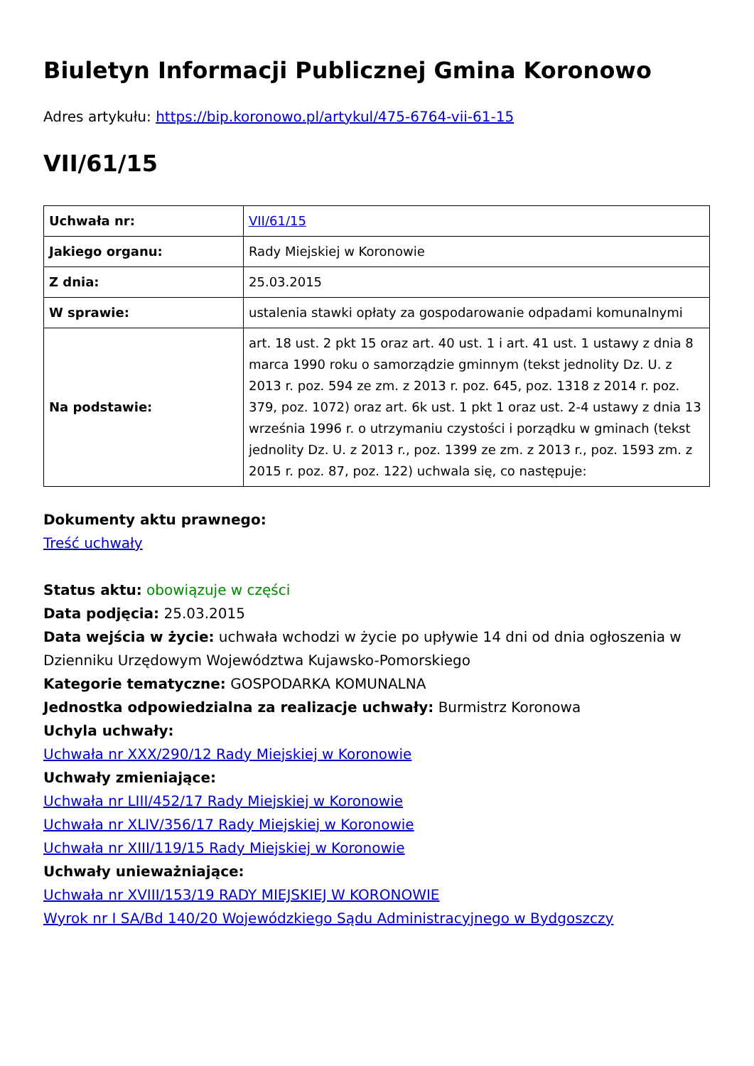Biuletyn Informacji Publicznej Gmina Koronowo
Adres artykułu: https://bip.koronowo.pl/artykul/475-6764-vii-61-15
VII/61/15
| Uchwała nr: | VII/61/15 |
| Jakiego organu: | Rady Miejskiej w Koronowie |
| Z dnia: | 25.03.2015 |
| W sprawie: | ustalenia stawki opłaty za gospodarowanie odpadami komunalnymi |
| Na podstawie: | art. 18 ust. 2 pkt 15 oraz art. 40 ust. 1 i art. 41 ust. 1 ustawy z dnia 8 marca 1990 roku o samorządzie gminnym (tekst jednolity Dz. U. z 2013 r. poz. 594 ze zm. z 2013 r. poz. 645, poz. 1318 z 2014 r. poz. 379, poz. 1072) oraz art. 6k ust. 1 pkt 1 oraz ust. 2-4 ustawy z dnia 13 września 1996 r. o utrzymaniu czystości i porządku w gminach (tekst jednolity Dz. U. z 2013 r., poz. 1399 ze zm. z 2013 r., poz. 1593 zm. z 2015 r. poz. 87, poz. 122) uchwala się, co następuje: |
Dokumenty aktu prawnego:
Treść uchwały
Status aktu: obowiązuje w części
Data podjęcia: 25.03.2015
Data wejścia w życie: uchwała wchodzi w życie po upływie 14 dni od dnia ogłoszenia w Dzienniku Urzędowym Województwa Kujawsko-Pomorskiego
Kategorie tematyczne: GOSPODARKA KOMUNALNA
Jednostka odpowiedzialna za realizacje uchwały: Burmistrz Koronowa
Uchyla uchwały:
Uchwała nr XXX/290/12 Rady Miejskiej w Koronowie
Uchwały zmieniające:
Uchwała nr LIII/452/17 Rady Miejskiej w Koronowie
Uchwała nr XLIV/356/17 Rady Miejskiej w Koronowie
Uchwała nr XIII/119/15 Rady Miejskiej w Koronowie
Uchwały unieważniające:
Uchwała nr XVIII/153/19 RADY MIEJSKIEJ W KORONOWIE
Wyrok nr I SA/Bd 140/20 Wojewódzkiego Sądu Administracyjnego w Bydgoszczy